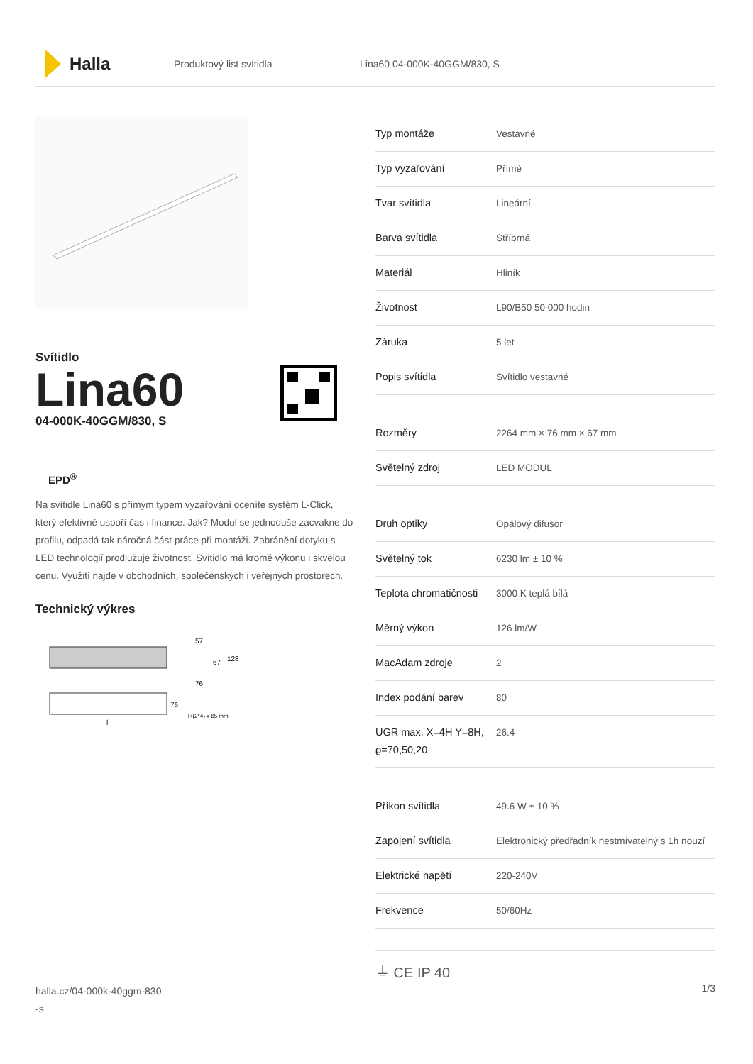Halla
Produktový list svítidla Lina60 04-000K-40GGM/830, S
Svítidlo
Lina60
04-000K-40GGM/830, S
EPD<sup>®</sup>
Na svítidle Lina60 s přímým typem vyzařování oceníte systém L-Click, který efektivně uspoří čas i finance. Jak? Modul se jednoduše zacvakne do profilu, odpadá tak náročná část práce při montáži. Zabránění dotyku s LED technologií prodlužuje životnost. Svítidlo má kromě výkonu i skvělou cenu. Využití najde v obchodních, společenských i veřejných prostorech.
Technický výkres
57
67
128
76
76
l+(2*4) x 65 mm
l
| Typ montáže | Vestavné |
| Typ vyzařování | Přímé |
| Tvar svítidla | Lineární |
| Barva svítidla | Stříbrná |
| Materiál | Hliník |
| Životnost | L90/B50 50 000 hodin |
| Záruka | 5 let |
| Popis svítidla | Svítidlo vestavné |
| Rozměry | 2264 mm × 76 mm × 67 mm |
| Světelný zdroj | LED MODUL |
| Druh optiky | Opálový difusor |
| Světelný tok | 6230 lm ± 10 % |
| Teplota chromatičnosti | 3000 K teplá bílá |
| Měrný výkon | 126 lm/W |
| MacAdam zdroje | 2 |
| Index podání barev | 80 |
| UGR max. X=4H Y=8H, ϱ=70,50,20 | 26.4 |
| Příkon svítidla | 49.6 W ± 10 % |
| Zapojení svítidla | Elektronický předřadník nestmívatelný s 1h nouzí |
| Elektrické napětí | 220-240V |
| Frekvence | 50/60Hz |
⏚ CE IP 40
halla.cz/04-000k-40ggm-830
-s
1/3